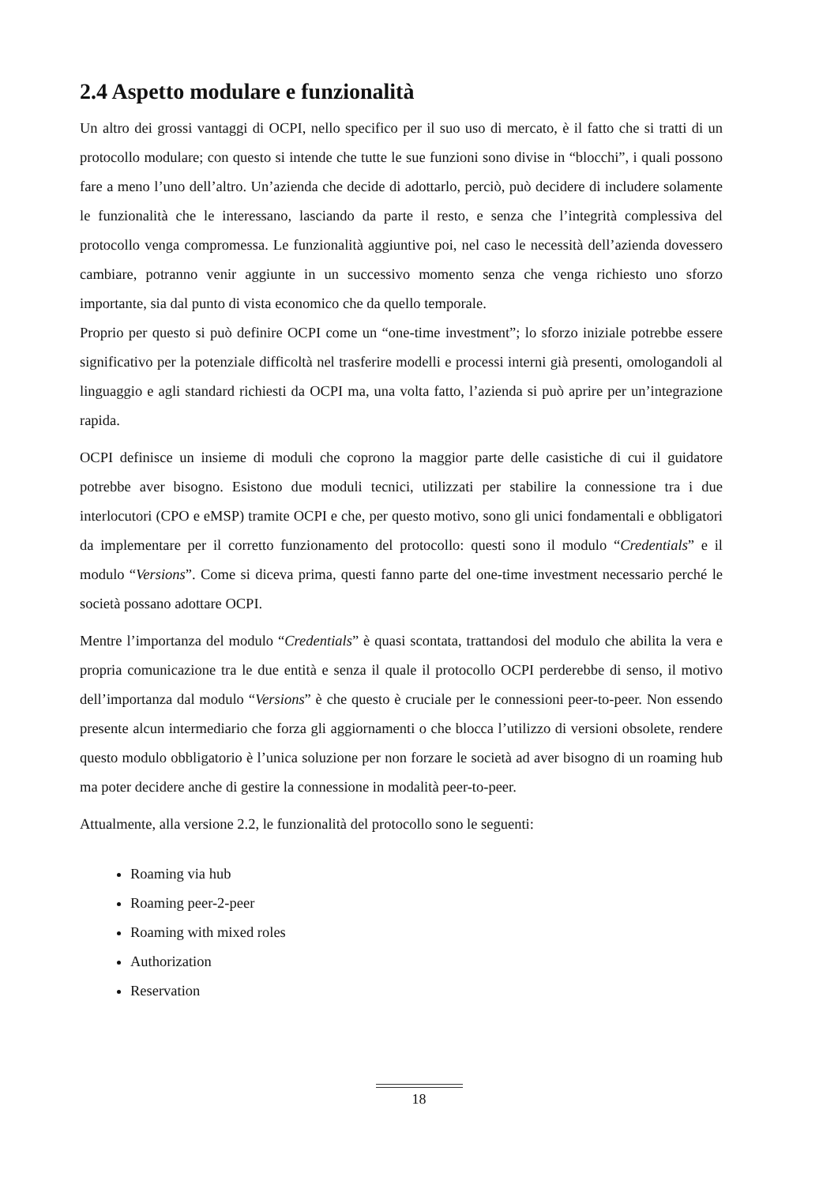2.4 Aspetto modulare e funzionalità
Un altro dei grossi vantaggi di OCPI, nello specifico per il suo uso di mercato, è il fatto che si tratti di un protocollo modulare; con questo si intende che tutte le sue funzioni sono divise in “blocchi”, i quali possono fare a meno l’uno dell’altro. Un’azienda che decide di adottarlo, perciò, può decidere di includere solamente le funzionalità che le interessano, lasciando da parte il resto, e senza che l’integrità complessiva del protocollo venga compromessa. Le funzionalità aggiuntive poi, nel caso le necessità dell’azienda dovessero cambiare, potranno venir aggiunte in un successivo momento senza che venga richiesto uno sforzo importante, sia dal punto di vista economico che da quello temporale.
Proprio per questo si può definire OCPI come un “one-time investment”; lo sforzo iniziale potrebbe essere significativo per la potenziale difficoltà nel trasferire modelli e processi interni già presenti, omologandoli al linguaggio e agli standard richiesti da OCPI ma, una volta fatto, l’azienda si può aprire per un’integrazione rapida.
OCPI definisce un insieme di moduli che coprono la maggior parte delle casistiche di cui il guidatore potrebbe aver bisogno. Esistono due moduli tecnici, utilizzati per stabilire la connessione tra i due interlocutori (CPO e eMSP) tramite OCPI e che, per questo motivo, sono gli unici fondamentali e obbligatori da implementare per il corretto funzionamento del protocollo: questi sono il modulo “Credentials” e il modulo “Versions”. Come si diceva prima, questi fanno parte del one-time investment necessario perché le società possano adottare OCPI.
Mentre l’importanza del modulo “Credentials” è quasi scontata, trattandosi del modulo che abilita la vera e propria comunicazione tra le due entità e senza il quale il protocollo OCPI perderebbe di senso, il motivo dell’importanza dal modulo “Versions” è che questo è cruciale per le connessioni peer-to-peer. Non essendo presente alcun intermediario che forza gli aggiornamenti o che blocca l’utilizzo di versioni obsolete, rendere questo modulo obbligatorio è l’unica soluzione per non forzare le società ad aver bisogno di un roaming hub ma poter decidere anche di gestire la connessione in modalità peer-to-peer.
Attualmente, alla versione 2.2, le funzionalità del protocollo sono le seguenti:
Roaming via hub
Roaming peer-2-peer
Roaming with mixed roles
Authorization
Reservation
18